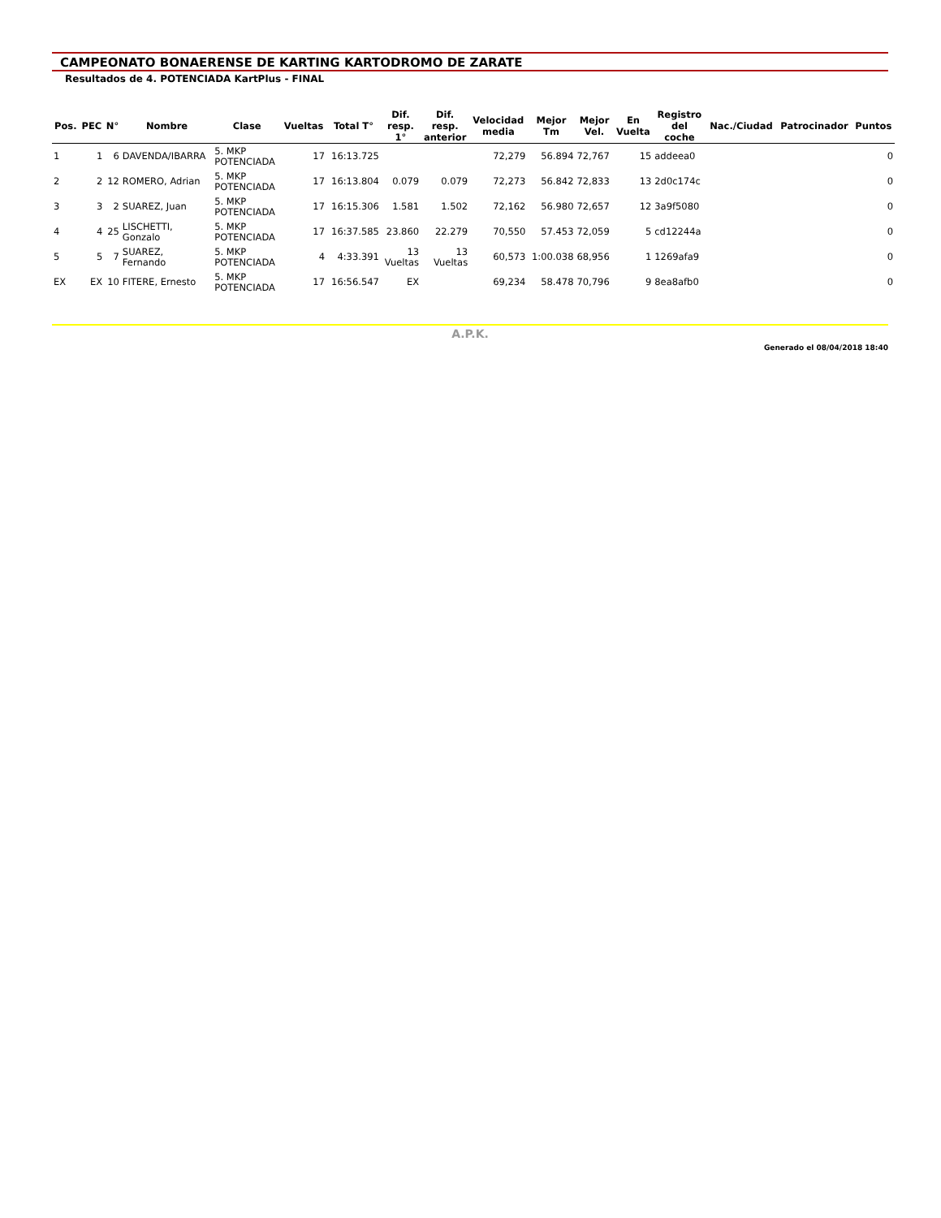CAMPEONATO BONAERENSE DE KARTING KARTODROMO DE ZARATE
Resultados de 4. POTENCIADA KartPlus - FINAL
| Pos. | PEC | N° | Nombre | Clase | Vueltas | Total T° | Dif. resp. 1° | Dif. resp. anterior | Velocidad media | Mejor Tm | Mejor Vel. | En Vuelta | Registro del coche | Nac./Ciudad | Patrocinador | Puntos |
| --- | --- | --- | --- | --- | --- | --- | --- | --- | --- | --- | --- | --- | --- | --- | --- | --- |
| 1 | 1 | 6 | DAVENDA/IBARRA | 5. MKP POTENCIADA | 17 | 16:13.725 | | | 72,279 | 56.894 | 72,767 | 15 | addeea0 | | | 0 |
| 2 | 2 | 12 | ROMERO, Adrian | 5. MKP POTENCIADA | 17 | 16:13.804 | 0.079 | 0.079 | 72,273 | 56.842 | 72,833 | 13 | 2d0c174c | | | 0 |
| 3 | 3 | 2 | SUAREZ, Juan | 5. MKP POTENCIADA | 17 | 16:15.306 | 1.581 | 1.502 | 72,162 | 56.980 | 72,657 | 12 | 3a9f5080 | | | 0 |
| 4 | 4 | 25 | LISCHETTI, Gonzalo | 5. MKP POTENCIADA | 17 | 16:37.585 | 23.860 | 22.279 | 70,550 | 57.453 | 72,059 | 5 | cd12244a | | | 0 |
| 5 | 5 | 7 | SUAREZ, Fernando | 5. MKP POTENCIADA | 4 | 4:33.391 | 13 Vueltas | 13 Vueltas | 60,573 | 1:00.038 | 68,956 | 1 | 1269afa9 | | | 0 |
| EX | EX | 10 | FITERE, Ernesto | 5. MKP POTENCIADA | 17 | 16:56.547 | EX | | 69,234 | 58.478 | 70,796 | 9 | 8ea8afb0 | | | 0 |
A.P.K.
Generado el 08/04/2018 18:40